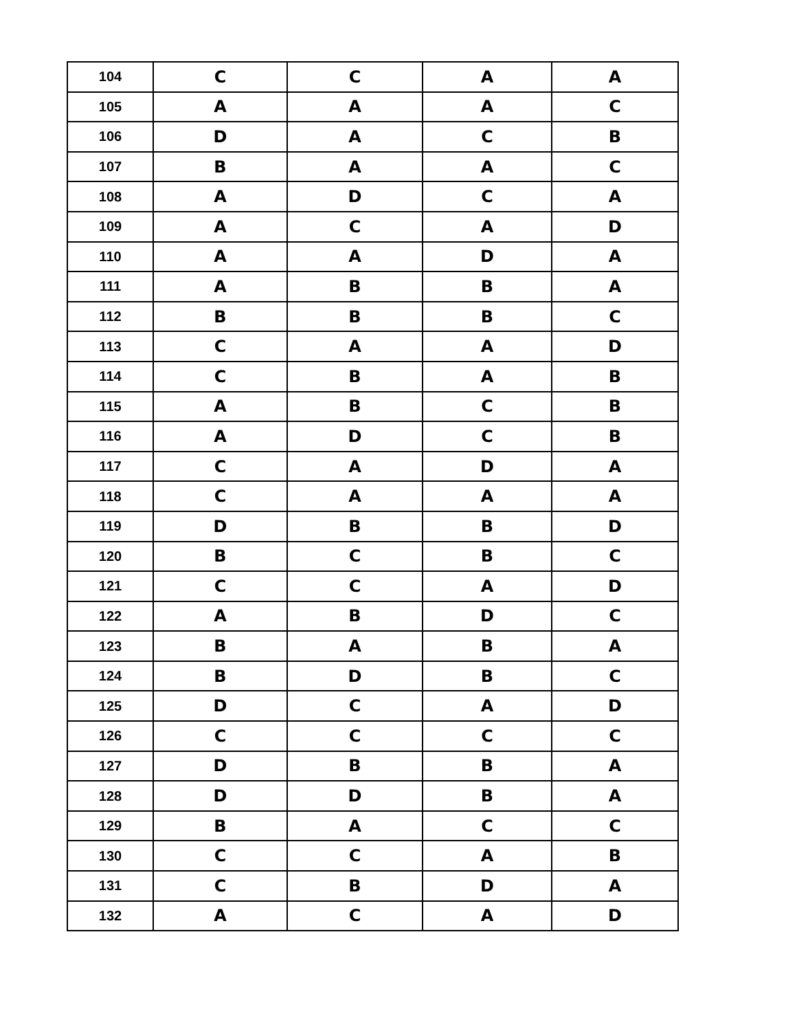| 104 | C | C | A | A |
| 105 | A | A | A | C |
| 106 | D | A | C | B |
| 107 | B | A | A | C |
| 108 | A | D | C | A |
| 109 | A | C | A | D |
| 110 | A | A | D | A |
| 111 | A | B | B | A |
| 112 | B | B | B | C |
| 113 | C | A | A | D |
| 114 | C | B | A | B |
| 115 | A | B | C | B |
| 116 | A | D | C | B |
| 117 | C | A | D | A |
| 118 | C | A | A | A |
| 119 | D | B | B | D |
| 120 | B | C | B | C |
| 121 | C | C | A | D |
| 122 | A | B | D | C |
| 123 | B | A | B | A |
| 124 | B | D | B | C |
| 125 | D | C | A | D |
| 126 | C | C | C | C |
| 127 | D | B | B | A |
| 128 | D | D | B | A |
| 129 | B | A | C | C |
| 130 | C | C | A | B |
| 131 | C | B | D | A |
| 132 | A | C | A | D |